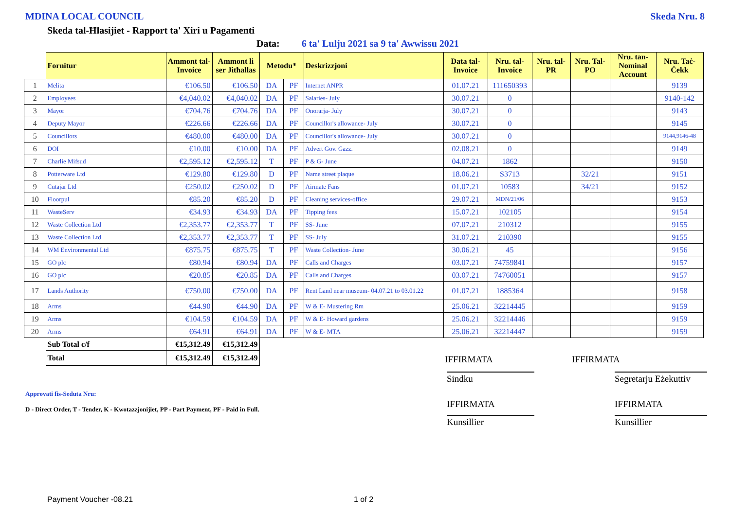MDINA LOCAL COUNCIL Skeda Nru. 8
Skeda tal-Ħlasijiet - Rapport ta' Xiri u Pagamenti
Data: 6 ta' Lulju 2021 sa 9 ta' Awwissu 2021
| | Fornitur | Ammont tal-Invoice | Ammont li ser Jitħallas | Metodu* | | Deskrizzjoni | Data tal-Invoice | Nru. tal-Invoice | Nru. tal-PR | Nru. Tal-PO | Nru. tan-Nominal Account | Nru. Taċ-Ċekk |
| --- | --- | --- | --- | --- | --- | --- | --- | --- | --- | --- | --- | --- |
| 1 | Melita | €106.50 | €106.50 | DA | PF | Internet ANPR | 01.07.21 | 111650393 | | | | 9139 |
| 2 | Employees | €4,040.02 | €4,040.02 | DA | PF | Salaries- July | 30.07.21 | 0 | | | | 9140-142 |
| 3 | Mayor | €704.76 | €704.76 | DA | PF | Onorarja- July | 30.07.21 | 0 | | | | 9143 |
| 4 | Deputy Mayor | €226.66 | €226.66 | DA | PF | Councillor's allowance- July | 30.07.21 | 0 | | | | 9145 |
| 5 | Councillors | €480.00 | €480.00 | DA | PF | Councillor's allowance- July | 30.07.21 | 0 | | | | 9144,9146-48 |
| 6 | DOI | €10.00 | €10.00 | DA | PF | Advert Gov. Gazz. | 02.08.21 | 0 | | | | 9149 |
| 7 | Charlie Mifsud | €2,595.12 | €2,595.12 | T | PF | P & G- June | 04.07.21 | 1862 | | | | 9150 |
| 8 | Potterware Ltd | €129.80 | €129.80 | D | PF | Name street plaque | 18.06.21 | S3713 | | 32/21 | | 9151 |
| 9 | Cutajar Ltd | €250.02 | €250.02 | D | PF | Airmate Fans | 01.07.21 | 10583 | | 34/21 | | 9152 |
| 10 | Floorpul | €85.20 | €85.20 | D | PF | Cleaning services-office | 29.07.21 | MDN/21/06 | | | | 9153 |
| 11 | WasteServ | €34.93 | €34.93 | DA | PF | Tipping fees | 15.07.21 | 102105 | | | | 9154 |
| 12 | Waste Collection Ltd | €2,353.77 | €2,353.77 | T | PF | SS- June | 07.07.21 | 210312 | | | | 9155 |
| 13 | Waste Collection Ltd | €2,353.77 | €2,353.77 | T | PF | SS- July | 31.07.21 | 210390 | | | | 9155 |
| 14 | WM Environmental Ltd | €875.75 | €875.75 | T | PF | Waste Collection- June | 30.06.21 | 45 | | | | 9156 |
| 15 | GO plc | €80.94 | €80.94 | DA | PF | Calls and Charges | 03.07.21 | 74759841 | | | | 9157 |
| 16 | GO plc | €20.85 | €20.85 | DA | PF | Calls and Charges | 03.07.21 | 74760051 | | | | 9157 |
| 17 | Lands Authority | €750.00 | €750.00 | DA | PF | Rent Land near museum- 04.07.21 to 03.01.22 | 01.07.21 | 1885364 | | | | 9158 |
| 18 | Arms | €44.90 | €44.90 | DA | PF | W & E- Mustering Rm | 25.06.21 | 32214445 | | | | 9159 |
| 19 | Arms | €104.59 | €104.59 | DA | PF | W & E- Howard gardens | 25.06.21 | 32214446 | | | | 9159 |
| 20 | Arms | €64.91 | €64.91 | DA | PF | W & E- MTA | 25.06.21 | 32214447 | | | | 9159 |
| | Sub Total c/f | €15,312.49 | €15,312.49 | | | | | | | | | |
| | Total | €15,312.49 | €15,312.49 | | | | IFFIRMATA | | | IFFIRMATA | | |
Approvati fis-Seduta Nru:
D - Direct Order, T - Tender, K - Kwotazzjonijiet, PP - Part Payment, PF - Paid in Full.
Sindku
IFFIRMATA
Kunsillier
Segretarju Eżekuttiv
IFFIRMATA
Kunsillier
Payment Voucher -08.21 1 of 2